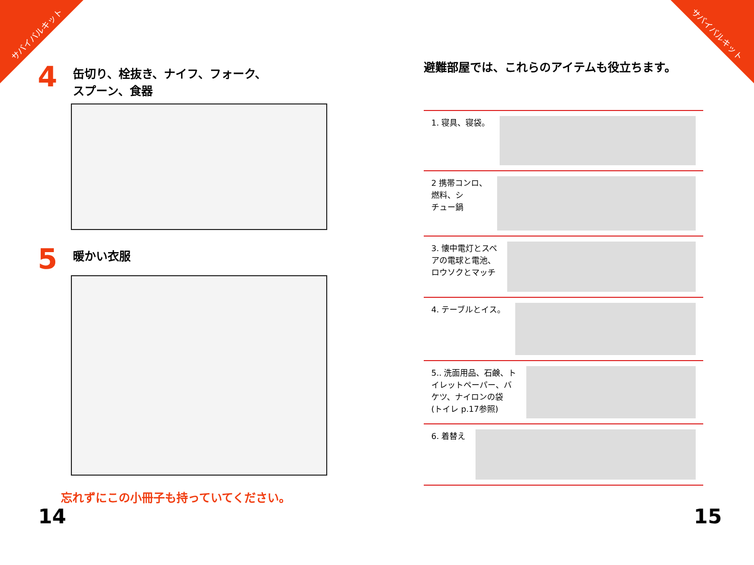サバイバルキット サバイバルキット
4 缶切り、栓抜き、ナイフ、フォーク、
スプーン、食器
5 暖かい衣服
忘れずにこの小冊子も持っていてください。
避難部屋では、これらのアイテムも役立ちます。
1. 寝具、寝袋。
2 携帯コンロ、
燃料、シ
チュー鍋
3. 懐中電灯とスペ
アの電球と電池、
ロウソクとマッチ
4. テーブルとイス。
5.. 洗面用品、石鹸、ト
イレットペーパー、バ
ケツ、ナイロンの袋
(トイレ p.17参照)
6. 着替え
14 15